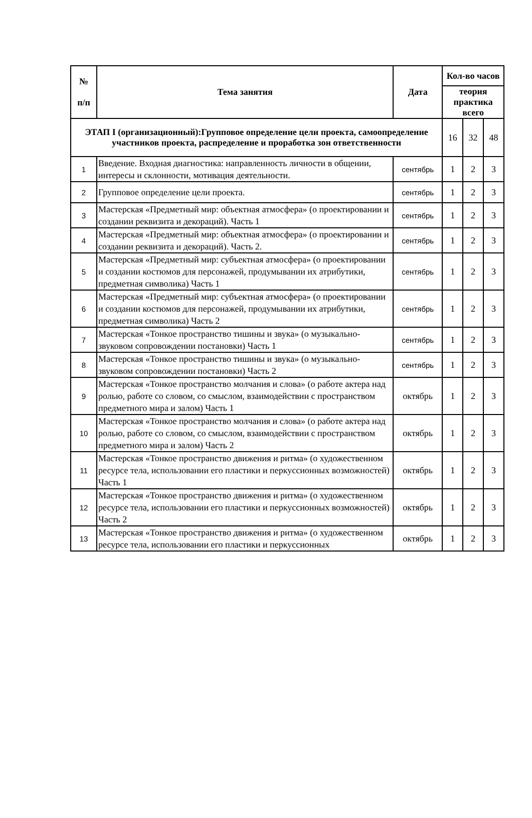| № п/п | Тема занятия | Дата | Кол-во часов | | |
| --- | --- | --- | --- | --- | --- |
| | | | теория практика всего | | |
| ЭТАП I (организационный):Групповое определение цели проекта, самоопределение участников проекта, распределение и проработка зон ответственности | | | 16 | 32 | 48 |
| 1 | Введение. Входная диагностика: направленность личности в общении, интересы и склонности, мотивация деятельности. | сентябрь | 1 | 2 | 3 |
| 2 | Групповое определение цели проекта. | сентябрь | 1 | 2 | 3 |
| 3 | Мастерская «Предметный мир: объектная атмосфера» (о проектировании и создании реквизита и декораций). Часть 1 | сентябрь | 1 | 2 | 3 |
| 4 | Мастерская «Предметный мир: объектная атмосфера» (о проектировании и создании реквизита и декораций). Часть 2. | сентябрь | 1 | 2 | 3 |
| 5 | Мастерская «Предметный мир: субъектная атмосфера» (о проектировании и создании костюмов для персонажей, продумывании их атрибутики, предметная символика) Часть 1 | сентябрь | 1 | 2 | 3 |
| 6 | Мастерская «Предметный мир: субъектная атмосфера» (о проектировании и создании костюмов для персонажей, продумывании их атрибутики, предметная символика) Часть 2 | сентябрь | 1 | 2 | 3 |
| 7 | Мастерская «Тонкое пространство тишины и звука» (о музыкально-звуковом сопровождении постановки) Часть 1 | сентябрь | 1 | 2 | 3 |
| 8 | Мастерская «Тонкое пространство тишины и звука» (о музыкально-звуковом сопровождении постановки) Часть 2 | сентябрь | 1 | 2 | 3 |
| 9 | Мастерская «Тонкое пространство молчания и слова» (о работе актера над ролью, работе со словом, со смыслом, взаимодействии с пространством предметного мира и залом) Часть 1 | октябрь | 1 | 2 | 3 |
| 10 | Мастерская «Тонкое пространство молчания и слова» (о работе актера над ролью, работе со словом, со смыслом, взаимодействии с пространством предметного мира и залом) Часть 2 | октябрь | 1 | 2 | 3 |
| 11 | Мастерская «Тонкое пространство движения и ритма» (о художественном ресурсе тела, использовании его пластики и перкуссионных возможностей) Часть 1 | октябрь | 1 | 2 | 3 |
| 12 | Мастерская «Тонкое пространство движения и ритма» (о художественном ресурсе тела, использовании его пластики и перкуссионных возможностей) Часть 2 | октябрь | 1 | 2 | 3 |
| 13 | Мастерская «Тонкое пространство движения и ритма» (о художественном ресурсе тела, использовании его пластики и перкуссионных | октябрь | 1 | 2 | 3 |